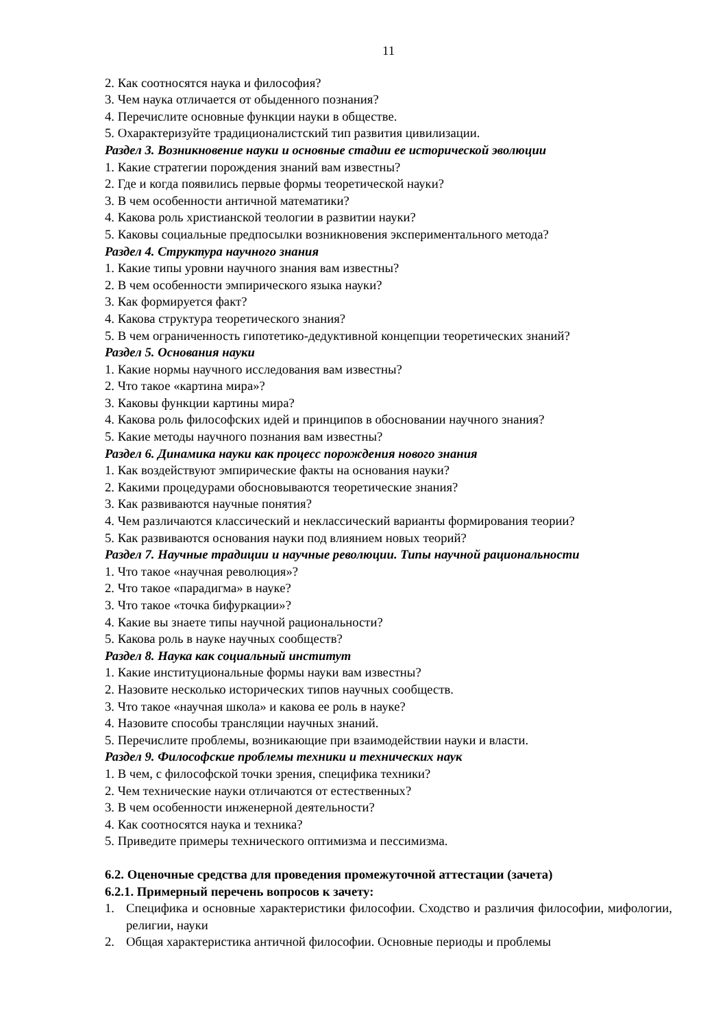11
2. Как соотносятся наука и философия?
3. Чем наука отличается от обыденного познания?
4. Перечислите основные функции науки в обществе.
5. Охарактеризуйте традиционалистский тип развития цивилизации.
Раздел 3. Возникновение науки и основные стадии ее исторической эволюции
1. Какие стратегии порождения знаний вам известны?
2. Где и когда появились первые формы теоретической науки?
3. В чем особенности античной математики?
4. Какова роль христианской теологии в развитии науки?
5. Каковы социальные предпосылки возникновения экспериментального метода?
Раздел 4. Структура научного знания
1. Какие типы уровни научного знания вам известны?
2. В чем особенности эмпирического языка науки?
3. Как формируется факт?
4. Какова структура теоретического знания?
5. В чем ограниченность гипотетико-дедуктивной концепции теоретических знаний?
Раздел 5. Основания науки
1. Какие нормы научного исследования вам известны?
2. Что такое «картина мира»?
3. Каковы функции картины мира?
4. Какова роль философских идей и принципов в обосновании научного знания?
5. Какие методы научного познания вам известны?
Раздел 6. Динамика науки как процесс порождения нового знания
1. Как воздействуют эмпирические факты на основания науки?
2. Какими процедурами обосновываются теоретические знания?
3. Как развиваются научные понятия?
4. Чем различаются классический и неклассический варианты формирования теории?
5. Как развиваются основания науки под влиянием новых теорий?
Раздел 7. Научные традиции и научные революции. Типы научной рациональности
1. Что такое «научная революция»?
2. Что такое «парадигма» в науке?
3. Что такое «точка бифуркации»?
4. Какие вы знаете типы научной рациональности?
5. Какова роль в науке научных сообществ?
Раздел 8. Наука как социальный институт
1. Какие институциональные формы науки вам известны?
2. Назовите несколько исторических типов научных сообществ.
3. Что такое «научная школа» и какова ее роль в науке?
4. Назовите способы трансляции научных знаний.
5. Перечислите проблемы, возникающие при взаимодействии науки и власти.
Раздел 9. Философские проблемы техники и технических наук
1. В чем, с философской точки зрения, специфика техники?
2. Чем технические науки отличаются от естественных?
3. В чем особенности инженерной деятельности?
4. Как соотносятся наука и техника?
5. Приведите примеры технического оптимизма и пессимизма.
6.2. Оценочные средства для проведения промежуточной аттестации (зачета)
6.2.1. Примерный перечень вопросов к зачету:
1. Специфика и основные характеристики философии. Сходство и различия философии, мифологии, религии, науки
2. Общая характеристика античной философии. Основные периоды и проблемы